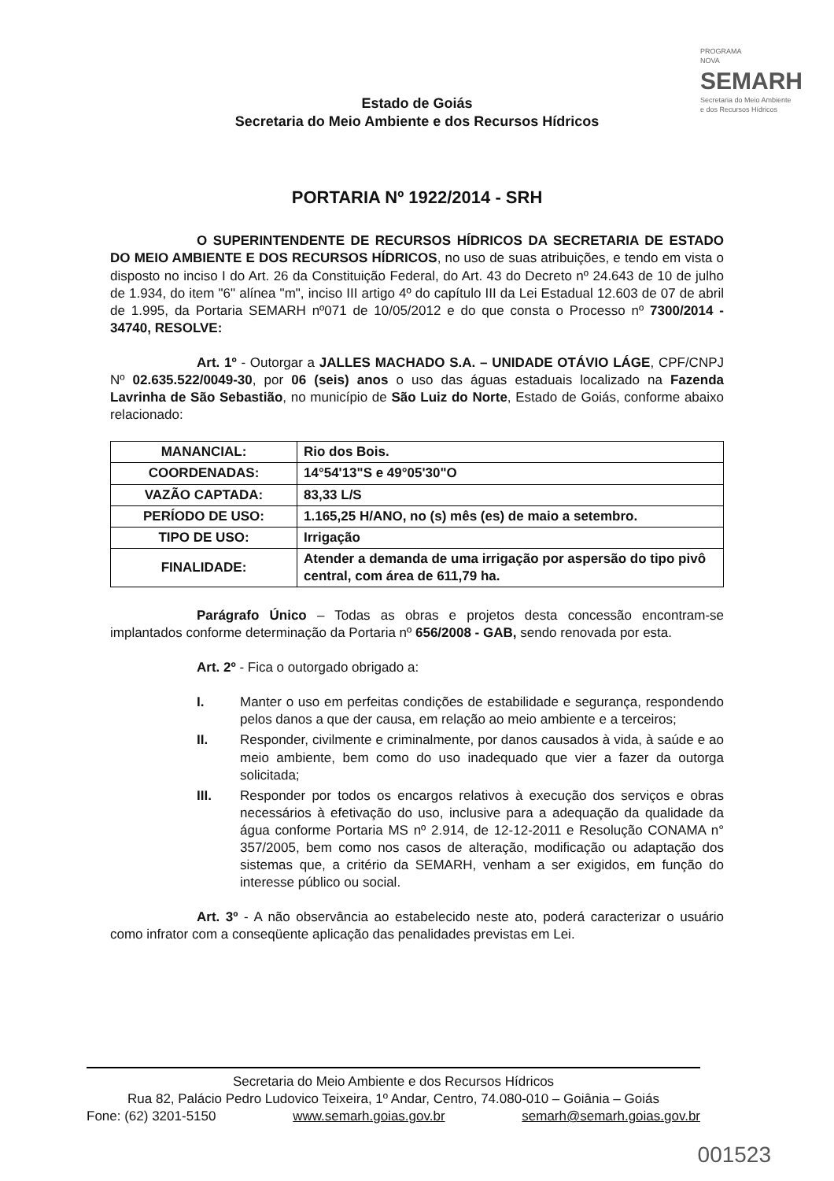PROGRAMA
NOVA
SEMARH
Secretaria do Meio Ambiente
e dos Recursos Hídricos
Estado de Goiás
Secretaria do Meio Ambiente e dos Recursos Hídricos
PORTARIA Nº 1922/2014 - SRH
O SUPERINTENDENTE DE RECURSOS HÍDRICOS DA SECRETARIA DE ESTADO DO MEIO AMBIENTE E DOS RECURSOS HÍDRICOS, no uso de suas atribuições, e tendo em vista o disposto no inciso I do Art. 26 da Constituição Federal, do Art. 43 do Decreto nº 24.643 de 10 de julho de 1.934, do item "6" alínea "m", inciso III artigo 4º do capítulo III da Lei Estadual 12.603 de 07 de abril de 1.995, da Portaria SEMARH nº071 de 10/05/2012 e do que consta o Processo nº 7300/2014 - 34740, RESOLVE:
Art. 1º - Outorgar a JALLES MACHADO S.A. – UNIDADE OTÁVIO LÁGE, CPF/CNPJ Nº 02.635.522/0049-30, por 06 (seis) anos o uso das águas estaduais localizado na Fazenda Lavrinha de São Sebastião, no município de São Luiz do Norte, Estado de Goiás, conforme abaixo relacionado:
| MANANCIAL: | Rio dos Bois. |
| COORDENADAS: | 14°54'13"S e 49°05'30"O |
| VAZÃO CAPTADA: | 83,33 L/S |
| PERÍODO DE USO: | 1.165,25 H/ANO, no (s) mês (es) de maio a setembro. |
| TIPO DE USO: | Irrigação |
| FINALIDADE: | Atender a demanda de uma irrigação por aspersão do tipo pivô central, com área de 611,79 ha. |
Parágrafo Único – Todas as obras e projetos desta concessão encontram-se implantados conforme determinação da Portaria nº 656/2008 - GAB, sendo renovada por esta.
Art. 2º - Fica o outorgado obrigado a:
I. Manter o uso em perfeitas condições de estabilidade e segurança, respondendo pelos danos a que der causa, em relação ao meio ambiente e a terceiros;
II. Responder, civilmente e criminalmente, por danos causados à vida, à saúde e ao meio ambiente, bem como do uso inadequado que vier a fazer da outorga solicitada;
III. Responder por todos os encargos relativos à execução dos serviços e obras necessários à efetivação do uso, inclusive para a adequação da qualidade da água conforme Portaria MS nº 2.914, de 12-12-2011 e Resolução CONAMA n° 357/2005, bem como nos casos de alteração, modificação ou adaptação dos sistemas que, a critério da SEMARH, venham a ser exigidos, em função do interesse público ou social.
Art. 3º - A não observância ao estabelecido neste ato, poderá caracterizar o usuário como infrator com a conseqüente aplicação das penalidades previstas em Lei.
Secretaria do Meio Ambiente e dos Recursos Hídricos
Rua 82, Palácio Pedro Ludovico Teixeira, 1º Andar, Centro, 74.080-010 – Goiânia – Goiás
Fone: (62) 3201-5150 www.semarh.goias.gov.br semarh@semarh.goias.gov.br
001523